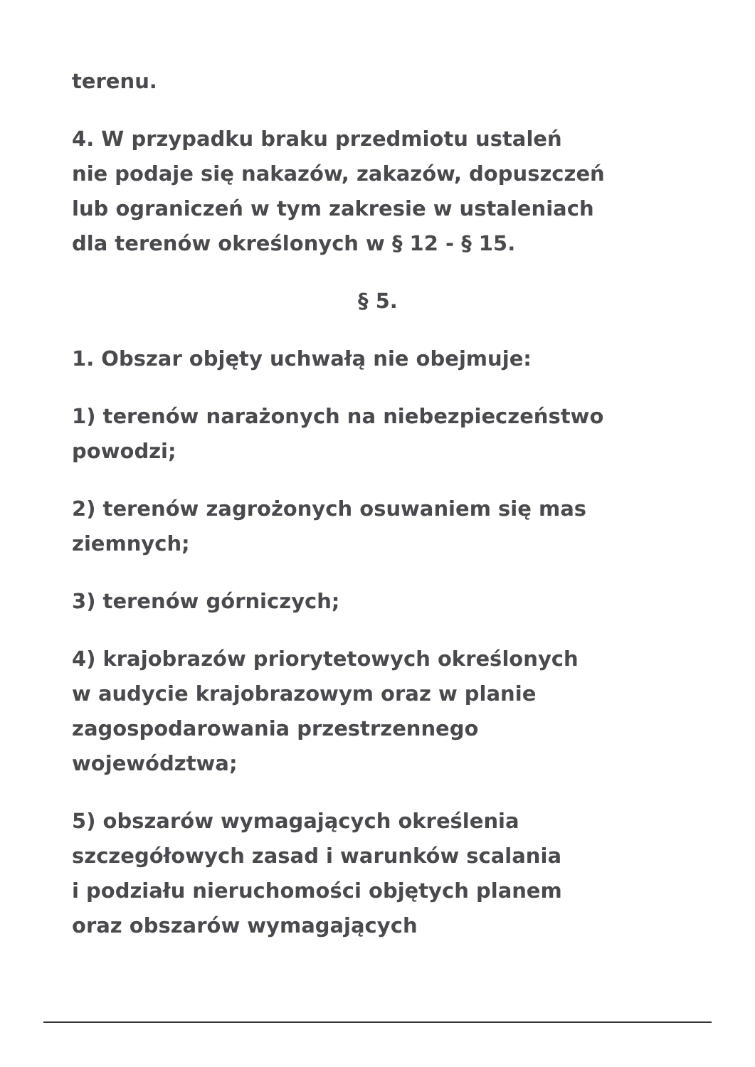terenu.
4. W przypadku braku przedmiotu ustaleń
nie podaje się nakazów, zakazów, dopuszczeń
lub ograniczeń w tym zakresie w ustaleniach
dla terenów określonych w § 12 - § 15.
§ 5.
1. Obszar objęty uchwałą nie obejmuje:
1) terenów narażonych na niebezpieczeństwo
powodzi;
2) terenów zagrożonych osuwaniem się mas
ziemnych;
3) terenów górniczych;
4) krajobrazów priorytetowych określonych
w audycie krajobrazowym oraz w planie
zagospodarowania przestrzennego
województwa;
5) obszarów wymagających określenia
szczegółowych zasad i warunków scalania
i podziału nieruchomości objętych planem
oraz obszarów wymagających